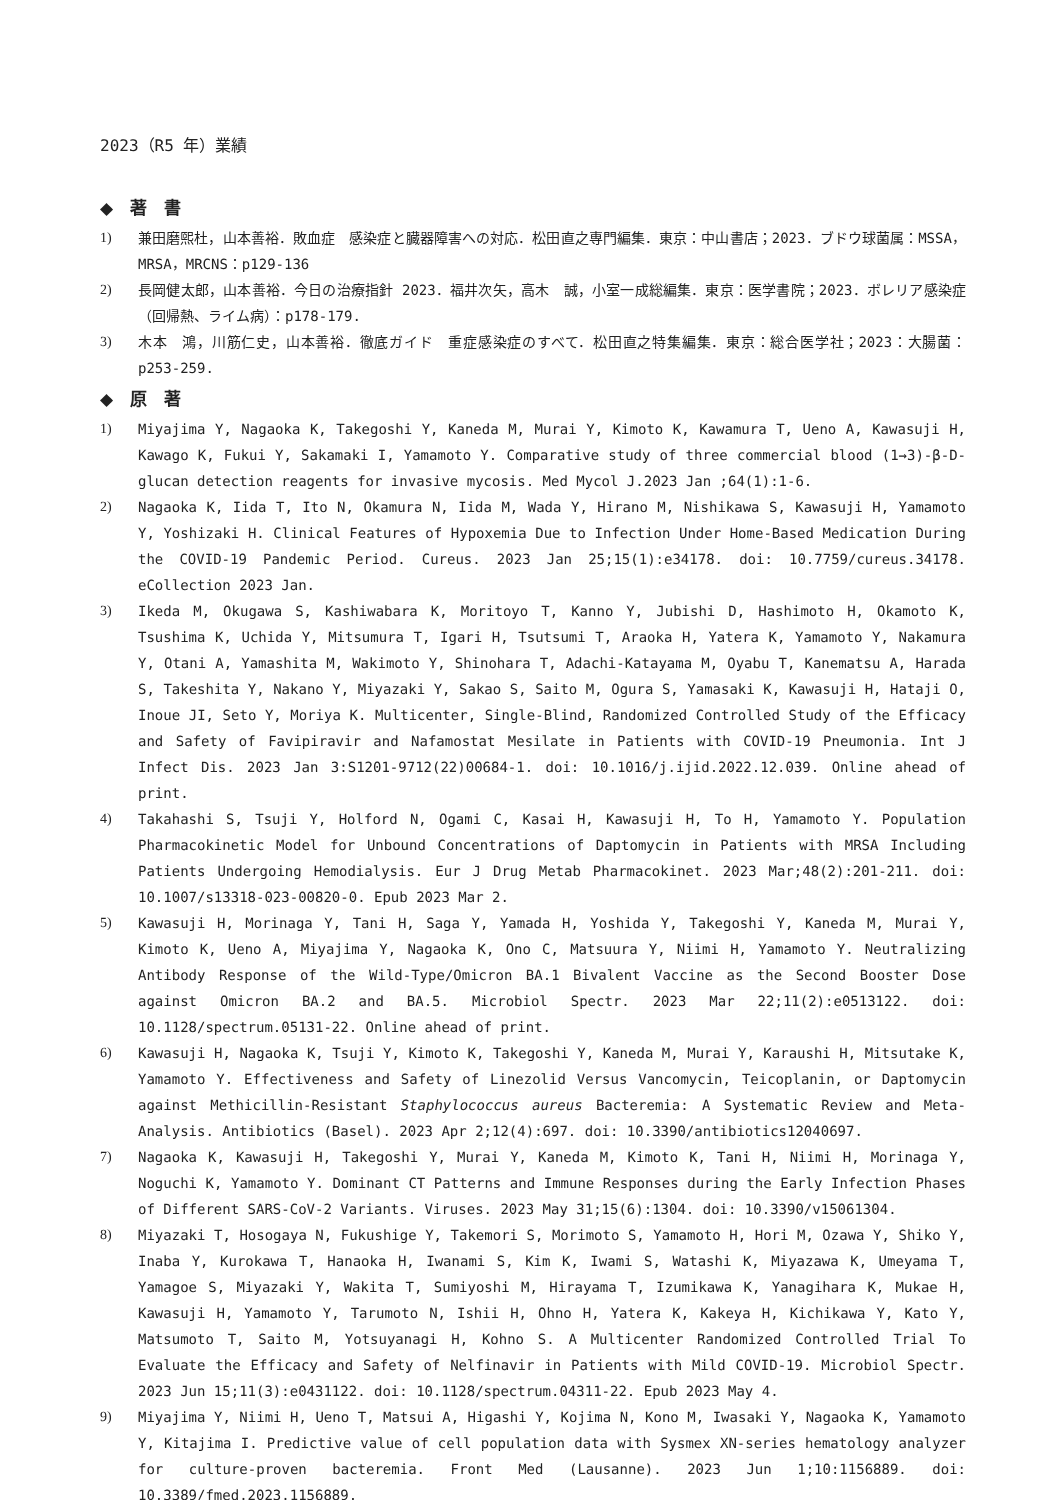2023（R5 年）業績
◆　著　書
1) 兼田磨煕杜，山本善裕．敗血症　感染症と臓器障害への対応．松田直之専門編集．東京：中山書店；2023．ブドウ球菌属：MSSA，MRSA，MRCNS：p129-136
2) 長岡健太郎，山本善裕．今日の治療指針 2023．福井次矢，高木　誠，小室一成総編集．東京：医学書院；2023．ボレリア感染症（回帰熱、ライム病）：p178-179.
3) 木本　鴻，川筋仁史，山本善裕．徹底ガイド　重症感染症のすべて．松田直之特集編集．東京：総合医学社；2023：大腸菌：p253-259.
◆　原　著
1) Miyajima Y, Nagaoka K, Takegoshi Y, Kaneda M, Murai Y, Kimoto K, Kawamura T, Ueno A, Kawasuji H, Kawago K, Fukui Y, Sakamaki I, Yamamoto Y. Comparative study of three commercial blood (1→3)-β-D-glucan detection reagents for invasive mycosis. Med Mycol J.2023 Jan ;64(1):1-6.
2) Nagaoka K, Iida T, Ito N, Okamura N, Iida M, Wada Y, Hirano M, Nishikawa S, Kawasuji H, Yamamoto Y, Yoshizaki H. Clinical Features of Hypoxemia Due to Infection Under Home-Based Medication During the COVID-19 Pandemic Period. Cureus. 2023 Jan 25;15(1):e34178. doi: 10.7759/cureus.34178. eCollection 2023 Jan.
3) Ikeda M, Okugawa S, Kashiwabara K, Moritoyo T, Kanno Y, Jubishi D, Hashimoto H, Okamoto K, Tsushima K, Uchida Y, Mitsumura T, Igari H, Tsutsumi T, Araoka H, Yatera K, Yamamoto Y, Nakamura Y, Otani A, Yamashita M, Wakimoto Y, Shinohara T, Adachi-Katayama M, Oyabu T, Kanematsu A, Harada S, Takeshita Y, Nakano Y, Miyazaki Y, Sakao S, Saito M, Ogura S, Yamasaki K, Kawasuji H, Hataji O, Inoue JI, Seto Y, Moriya K. Multicenter, Single-Blind, Randomized Controlled Study of the Efficacy and Safety of Favipiravir and Nafamostat Mesilate in Patients with COVID-19 Pneumonia. Int J Infect Dis. 2023 Jan 3:S1201-9712(22)00684-1. doi: 10.1016/j.ijid.2022.12.039. Online ahead of print.
4) Takahashi S, Tsuji Y, Holford N, Ogami C, Kasai H, Kawasuji H, To H, Yamamoto Y. Population Pharmacokinetic Model for Unbound Concentrations of Daptomycin in Patients with MRSA Including Patients Undergoing Hemodialysis. Eur J Drug Metab Pharmacokinet. 2023 Mar;48(2):201-211. doi: 10.1007/s13318-023-00820-0. Epub 2023 Mar 2.
5) Kawasuji H, Morinaga Y, Tani H, Saga Y, Yamada H, Yoshida Y, Takegoshi Y, Kaneda M, Murai Y, Kimoto K, Ueno A, Miyajima Y, Nagaoka K, Ono C, Matsuura Y, Niimi H, Yamamoto Y. Neutralizing Antibody Response of the Wild-Type/Omicron BA.1 Bivalent Vaccine as the Second Booster Dose against Omicron BA.2 and BA.5. Microbiol Spectr. 2023 Mar 22;11(2):e0513122. doi: 10.1128/spectrum.05131-22. Online ahead of print.
6) Kawasuji H, Nagaoka K, Tsuji Y, Kimoto K, Takegoshi Y, Kaneda M, Murai Y, Karaushi H, Mitsutake K, Yamamoto Y. Effectiveness and Safety of Linezolid Versus Vancomycin, Teicoplanin, or Daptomycin against Methicillin-Resistant Staphylococcus aureus Bacteremia: A Systematic Review and Meta-Analysis. Antibiotics (Basel). 2023 Apr 2;12(4):697. doi: 10.3390/antibiotics12040697.
7) Nagaoka K, Kawasuji H, Takegoshi Y, Murai Y, Kaneda M, Kimoto K, Tani H, Niimi H, Morinaga Y, Noguchi K, Yamamoto Y. Dominant CT Patterns and Immune Responses during the Early Infection Phases of Different SARS-CoV-2 Variants. Viruses. 2023 May 31;15(6):1304. doi: 10.3390/v15061304.
8) Miyazaki T, Hosogaya N, Fukushige Y, Takemori S, Morimoto S, Yamamoto H, Hori M, Ozawa Y, Shiko Y, Inaba Y, Kurokawa T, Hanaoka H, Iwanami S, Kim K, Iwami S, Watashi K, Miyazawa K, Umeyama T, Yamagoe S, Miyazaki Y, Wakita T, Sumiyoshi M, Hirayama T, Izumikawa K, Yanagihara K, Mukae H, Kawasuji H, Yamamoto Y, Tarumoto N, Ishii H, Ohno H, Yatera K, Kakeya H, Kichikawa Y, Kato Y, Matsumoto T, Saito M, Yotsuyanagi H, Kohno S. A Multicenter Randomized Controlled Trial To Evaluate the Efficacy and Safety of Nelfinavir in Patients with Mild COVID-19. Microbiol Spectr. 2023 Jun 15;11(3):e0431122. doi: 10.1128/spectrum.04311-22. Epub 2023 May 4.
9) Miyajima Y, Niimi H, Ueno T, Matsui A, Higashi Y, Kojima N, Kono M, Iwasaki Y, Nagaoka K, Yamamoto Y, Kitajima I. Predictive value of cell population data with Sysmex XN-series hematology analyzer for culture-proven bacteremia. Front Med (Lausanne). 2023 Jun 1;10:1156889. doi: 10.3389/fmed.2023.1156889.